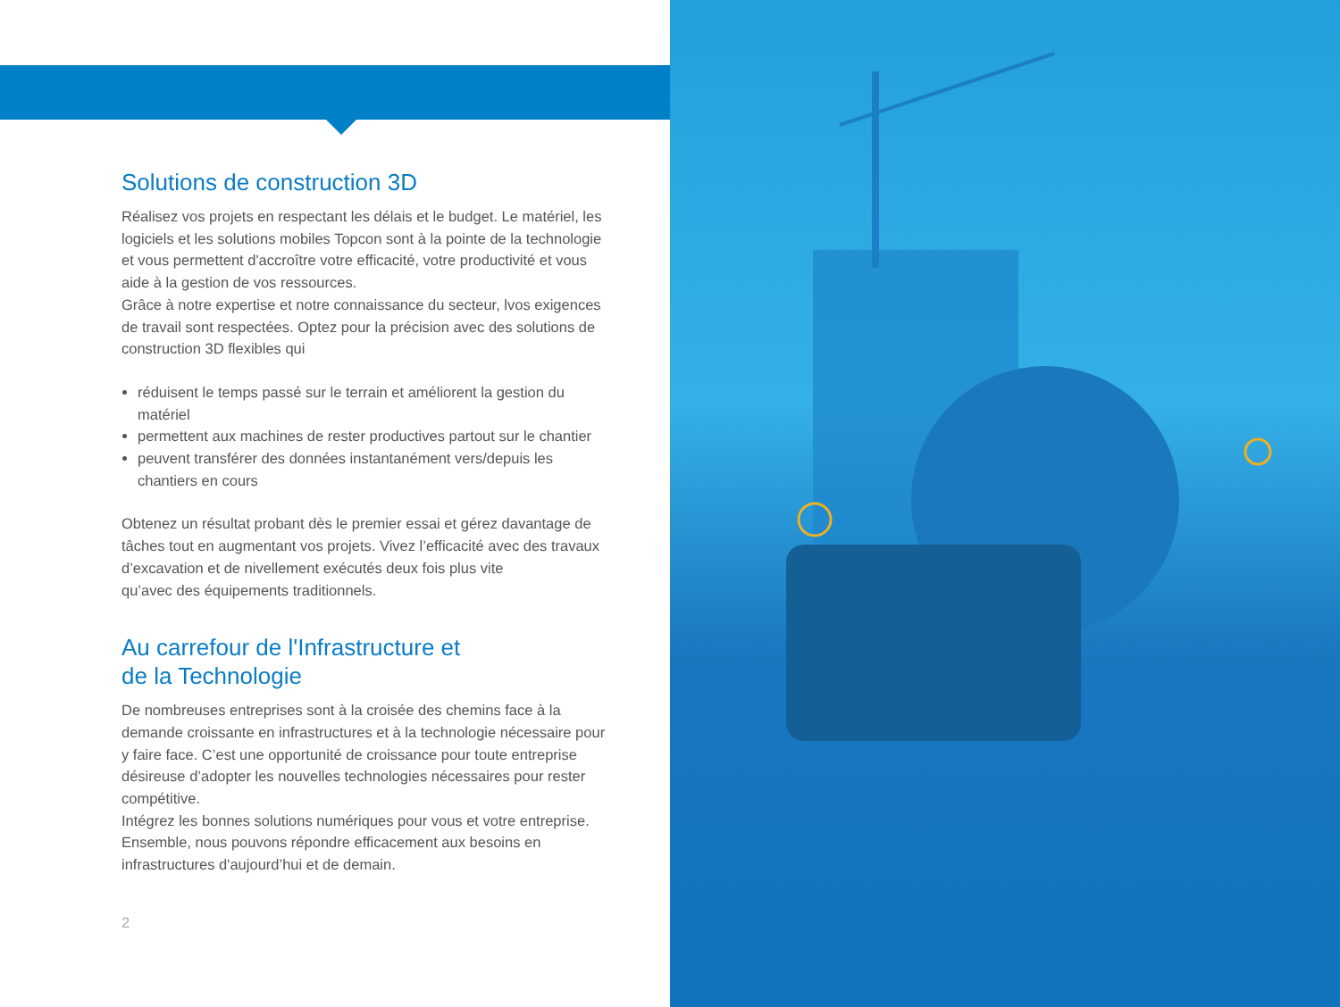Solutions de construction 3D
Réalisez vos projets en respectant les délais et le budget. Le matériel, les logiciels et les solutions mobiles Topcon sont à la pointe de la technologie et vous permettent d'accroître votre efficacité, votre productivité et vous aide à la gestion de vos ressources.
Grâce à notre expertise et notre connaissance du secteur, lvos exigences de travail sont respectées. Optez pour la précision avec des solutions de construction 3D flexibles qui
réduisent le temps passé sur le terrain et améliorent la gestion du matériel
permettent aux machines de rester productives partout sur le chantier
peuvent transférer des données instantanément vers/depuis les chantiers en cours
Obtenez un résultat probant dès le premier essai et gérez davantage de tâches tout en augmentant vos projets. Vivez l’efficacité avec des travaux d’excavation et de nivellement exécutés deux fois plus vite
qu’avec des équipements traditionnels.
Au carrefour de l'Infrastructure et
de la Technologie
De nombreuses entreprises sont à la croisée des chemins face à la demande croissante en infrastructures et à la technologie nécessaire pour y faire face. C’est une opportunité de croissance pour toute entreprise désireuse d’adopter les nouvelles technologies nécessaires pour rester compétitive.
Intégrez les bonnes solutions numériques pour vous et votre entreprise. Ensemble, nous pouvons répondre efficacement aux besoins en infrastructures d'aujourd’hui et de demain.
2